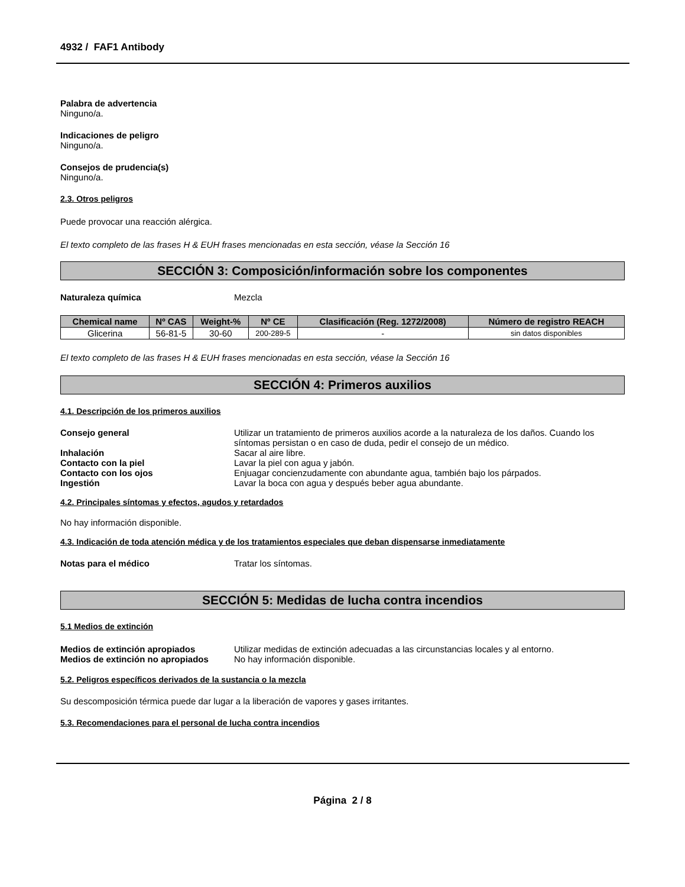4932 / FAF1 Antibody
Palabra de advertencia
Ninguno/a.
Indicaciones de peligro
Ninguno/a.
Consejos de prudencia(s)
Ninguno/a.
2.3. Otros peligros
Puede provocar una reacción alérgica.
El texto completo de las frases H & EUH frases mencionadas en esta sección, véase la Sección 16
SECCIÓN 3: Composición/información sobre los componentes
Naturaleza química Mezcla
| Chemical name | Nº CAS | Weight-% | Nº CE | Clasificación (Reg. 1272/2008) | Número de registro REACH |
| --- | --- | --- | --- | --- | --- |
| Glicerina | 56-81-5 | 30-60 | 200-289-5 | - | sin datos disponibles |
El texto completo de las frases H & EUH frases mencionadas en esta sección, véase la Sección 16
SECCIÓN 4: Primeros auxilios
4.1. Descripción de los primeros auxilios
Consejo general Utilizar un tratamiento de primeros auxilios acorde a la naturaleza de los daños. Cuando los síntomas persistan o en caso de duda, pedir el consejo de un médico.
Inhalación Sacar al aire libre.
Contacto con la piel Lavar la piel con agua y jabón.
Contacto con los ojos Enjuagar concienzudamente con abundante agua, también bajo los párpados.
Ingestión Lavar la boca con agua y después beber agua abundante.
4.2. Principales síntomas y efectos, agudos y retardados
No hay información disponible.
4.3. Indicación de toda atención médica y de los tratamientos especiales que deban dispensarse inmediatamente
Notas para el médico Tratar los síntomas.
SECCIÓN 5: Medidas de lucha contra incendios
5.1 Medios de extinción
Medios de extinción apropiados Utilizar medidas de extinción adecuadas a las circunstancias locales y al entorno.
Medios de extinción no apropiados
No hay información disponible.
5.2. Peligros específicos derivados de la sustancia o la mezcla
Su descomposición térmica puede dar lugar a la liberación de vapores y gases irritantes.
5.3. Recomendaciones para el personal de lucha contra incendios
Página 2 / 8